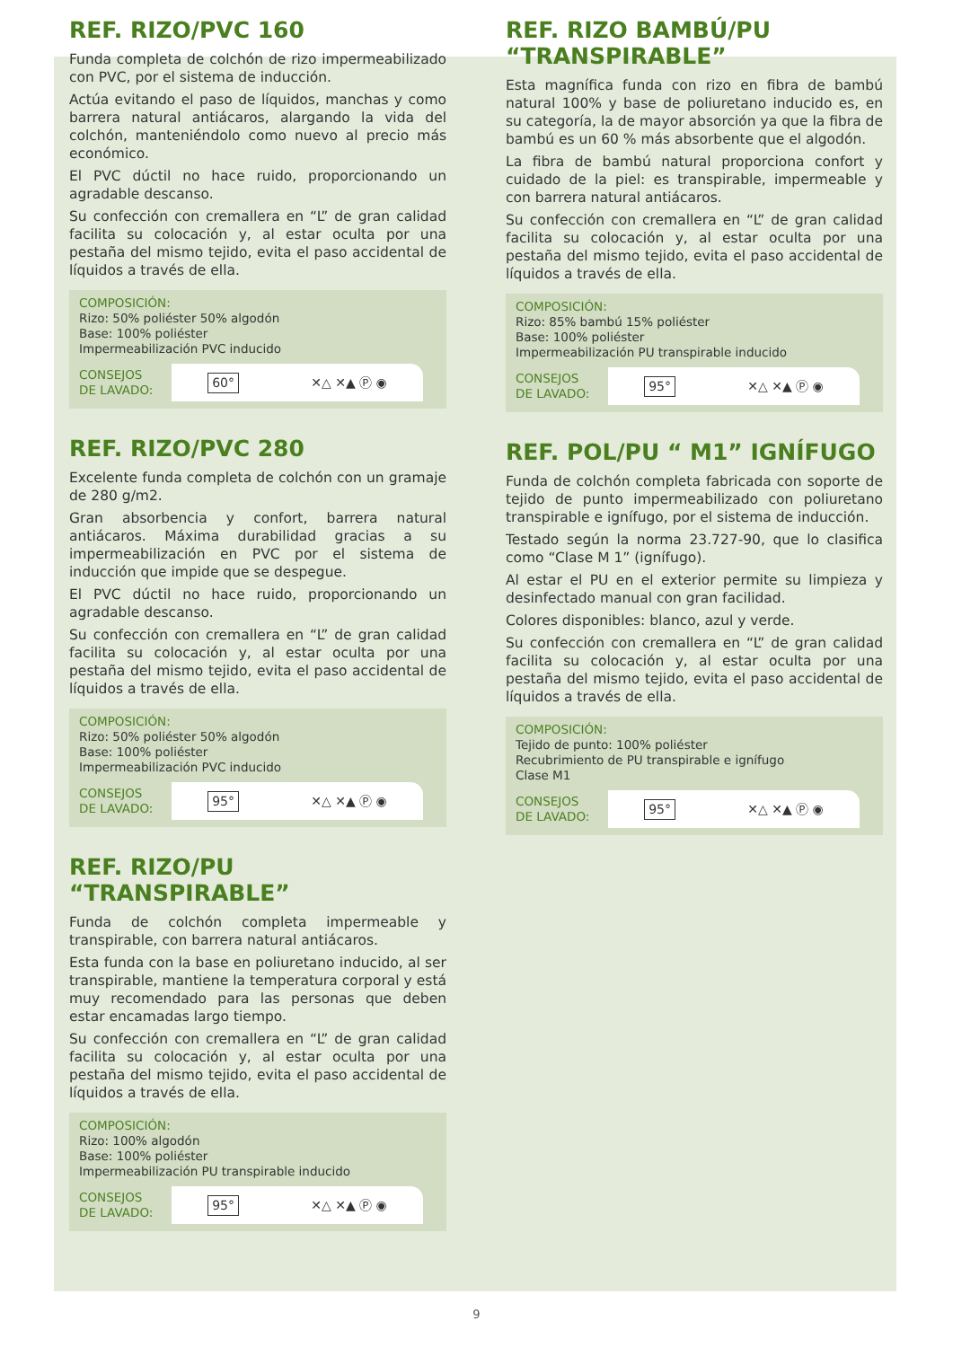REF. RIZO/PVC 160
Funda completa de colchón de rizo impermeabilizado con PVC, por el sistema de inducción.
Actúa evitando el paso de líquidos, manchas y como barrera natural antiácaros, alargando la vida del colchón, manteniéndolo como nuevo al precio más económico.
El PVC dúctil no hace ruido, proporcionando un agradable descanso.
Su confección con cremallera en “L” de gran calidad facilita su colocación y, al estar oculta por una pestaña del mismo tejido, evita el paso accidental de líquidos a través de ella.
COMPOSICIÓN:
Rizo: 50% poliéster 50% algodón
Base: 100% poliéster
Impermeabilización PVC inducido
CONSEJOS
DE LAVADO:
60° ✕△ ✕▲ Ⓟ ◉
REF. RIZO/PVC 280
Excelente funda completa de colchón con un gramaje de 280 g/m2.
Gran absorbencia y confort, barrera natural antiácaros. Máxima durabilidad gracias a su impermeabilización en PVC por el sistema de inducción que impide que se despegue.
El PVC dúctil no hace ruido, proporcionando un agradable descanso.
Su confección con cremallera en “L” de gran calidad facilita su colocación y, al estar oculta por una pestaña del mismo tejido, evita el paso accidental de líquidos a través de ella.
COMPOSICIÓN:
Rizo: 50% poliéster 50% algodón
Base: 100% poliéster
Impermeabilización PVC inducido
CONSEJOS
DE LAVADO:
95° ✕△ ✕▲ Ⓟ ◉
REF. RIZO/PU “TRANSPIRABLE”
Funda de colchón completa impermeable y transpirable, con barrera natural antiácaros.
Esta funda con la base en poliuretano inducido, al ser transpirable, mantiene la temperatura corporal y está muy recomendado para las personas que deben estar encamadas largo tiempo.
Su confección con cremallera en “L” de gran calidad facilita su colocación y, al estar oculta por una pestaña del mismo tejido, evita el paso accidental de líquidos a través de ella.
COMPOSICIÓN:
Rizo: 100% algodón
Base: 100% poliéster
Impermeabilización PU transpirable inducido
CONSEJOS
DE LAVADO:
95° ✕△ ✕▲ Ⓟ ◉
REF. RIZO BAMBÚ/PU
“TRANSPIRABLE”
Esta magnífica funda con rizo en fibra de bambú natural 100% y base de poliuretano inducido es, en su categoría, la de mayor absorción ya que la fibra de bambú es un 60 % más absorbente que el algodón.
La fibra de bambú natural proporciona confort y cuidado de la piel: es transpirable, impermeable y con barrera natural antiácaros.
Su confección con cremallera en “L” de gran calidad facilita su colocación y, al estar oculta por una pestaña del mismo tejido, evita el paso accidental de líquidos a través de ella.
COMPOSICIÓN:
Rizo: 85% bambú 15% poliéster
Base: 100% poliéster
Impermeabilización PU transpirable inducido
CONSEJOS
DE LAVADO:
95° ✕△ ✕▲ Ⓟ ◉
REF. POL/PU “ M1” IGNÍFUGO
Funda de colchón completa fabricada con soporte de tejido de punto impermeabilizado con poliuretano transpirable e ignífugo, por el sistema de inducción.
Testado según la norma 23.727-90, que lo clasifica como “Clase M 1” (ignífugo).
Al estar el PU en el exterior permite su limpieza y desinfectado manual con gran facilidad.
Colores disponibles: blanco, azul y verde.
Su confección con cremallera en “L” de gran calidad facilita su colocación y, al estar oculta por una pestaña del mismo tejido, evita el paso accidental de líquidos a través de ella.
COMPOSICIÓN:
Tejido de punto: 100% poliéster
Recubrimiento de PU transpirable e ignífugo
Clase M1
CONSEJOS
DE LAVADO:
95° ✕△ ✕▲ Ⓟ ◉
9